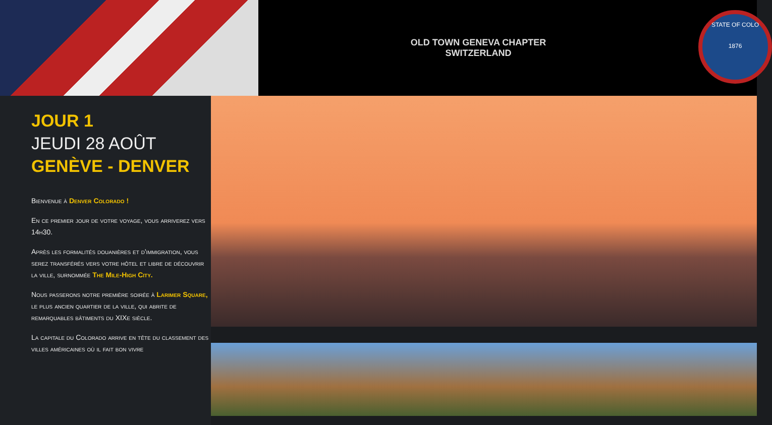OLD TOWN GENEVA CHAPTER
SWITZERLAND
STATE OF COLO
1876
JOUR 1
JEUDI 28 AOÛT
GENÈVE - DENVER
Bienvenue à Denver Colorado !
En ce premier jour de votre voyage, vous arriverez vers 14h30.
Après les formalités douanières et d'immigration, vous serez transférés vers votre hôtel et libre de découvrir la ville, surnommée The Mile-High City.
Nous passerons notre première soirée à Larimer Square, le plus ancien quartier de la ville, qui abrite de remarquables bâtiments du XIXe siècle.
La capitale du Colorado arrive en tête du classement des villes américaines où il fait bon vivre